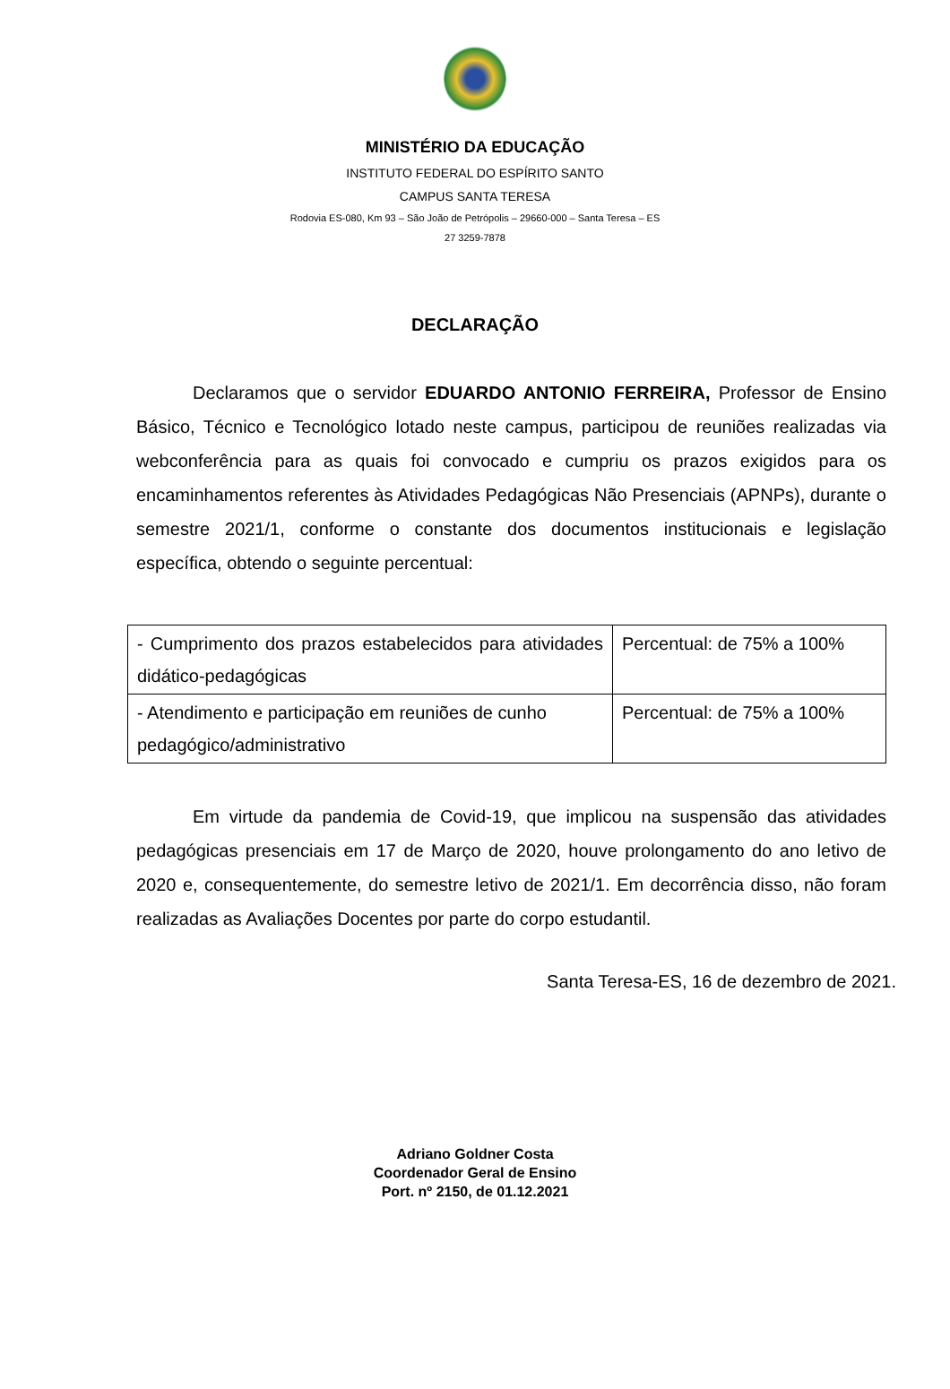MINISTÉRIO DA EDUCAÇÃO
INSTITUTO FEDERAL DO ESPÍRITO SANTO
CAMPUS SANTA TERESA
Rodovia ES-080, Km 93 – São João de Petrópolis – 29660-000 – Santa Teresa – ES
27 3259-7878
DECLARAÇÃO
Declaramos que o servidor EDUARDO ANTONIO FERREIRA, Professor de Ensino Básico, Técnico e Tecnológico lotado neste campus, participou de reuniões realizadas via webconferência para as quais foi convocado e cumpriu os prazos exigidos para os encaminhamentos referentes às Atividades Pedagógicas Não Presenciais (APNPs), durante o semestre 2021/1, conforme o constante dos documentos institucionais e legislação específica, obtendo o seguinte percentual:
| - Cumprimento dos prazos estabelecidos para atividades didático-pedagógicas | Percentual: de 75% a 100% |
| - Atendimento e participação em reuniões de cunho pedagógico/administrativo | Percentual: de 75% a 100% |
Em virtude da pandemia de Covid-19, que implicou na suspensão das atividades pedagógicas presenciais em 17 de Março de 2020, houve prolongamento do ano letivo de 2020 e, consequentemente, do semestre letivo de 2021/1. Em decorrência disso, não foram realizadas as Avaliações Docentes por parte do corpo estudantil.
Santa Teresa-ES, 16 de dezembro de 2021.
Adriano Goldner Costa
Coordenador Geral de Ensino
Port. nº 2150, de 01.12.2021